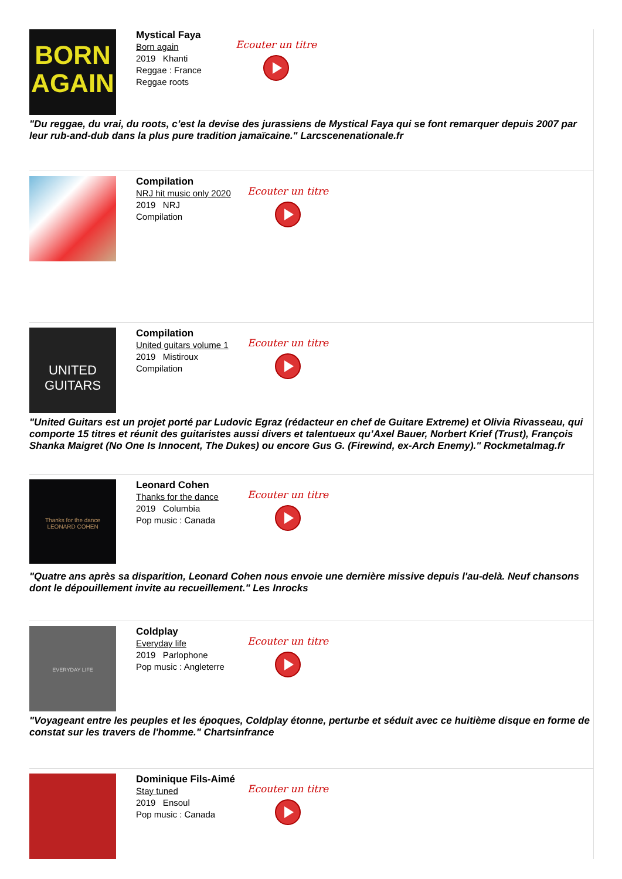BORN AGAIN
Mystical Faya
Born again
2019 Khanti
Reggae : France
Reggae roots
Ecouter un titre
"Du reggae, du vrai, du roots, c’est la devise des jurassiens de Mystical Faya qui se font remarquer depuis 2007 par leur rub-and-dub dans la plus pure tradition jamaïcaine." Larcscenenationale.fr
Compilation
NRJ hit music only 2020
2019 NRJ
Compilation
Ecouter un titre
UNITED GUITARS
Compilation
United guitars volume 1
2019 Mistiroux
Compilation
Ecouter un titre
"United Guitars est un projet porté par Ludovic Egraz (rédacteur en chef de Guitare Extreme) et Olivia Rivasseau, qui comporte 15 titres et réunit des guitaristes aussi divers et talentueux qu’Axel Bauer, Norbert Krief (Trust), François Shanka Maigret (No One Is Innocent, The Dukes) ou encore Gus G. (Firewind, ex-Arch Enemy)." Rockmetalmag.fr
Thanks for the dance
LEONARD COHEN
Leonard Cohen
Thanks for the dance
2019 Columbia
Pop music : Canada
Ecouter un titre
"Quatre ans après sa disparition, Leonard Cohen nous envoie une dernière missive depuis l'au-delà. Neuf chansons dont le dépouillement invite au recueillement." Les Inrocks
EVERYDAY LIFE
Coldplay
Everyday life
2019 Parlophone
Pop music : Angleterre
Ecouter un titre
"Voyageant entre les peuples et les époques, Coldplay étonne, perturbe et séduit avec ce huitième disque en forme de constat sur les travers de l'homme." Chartsinfrance
Dominique Fils-Aimé
Stay tuned
2019 Ensoul
Pop music : Canada
Ecouter un titre